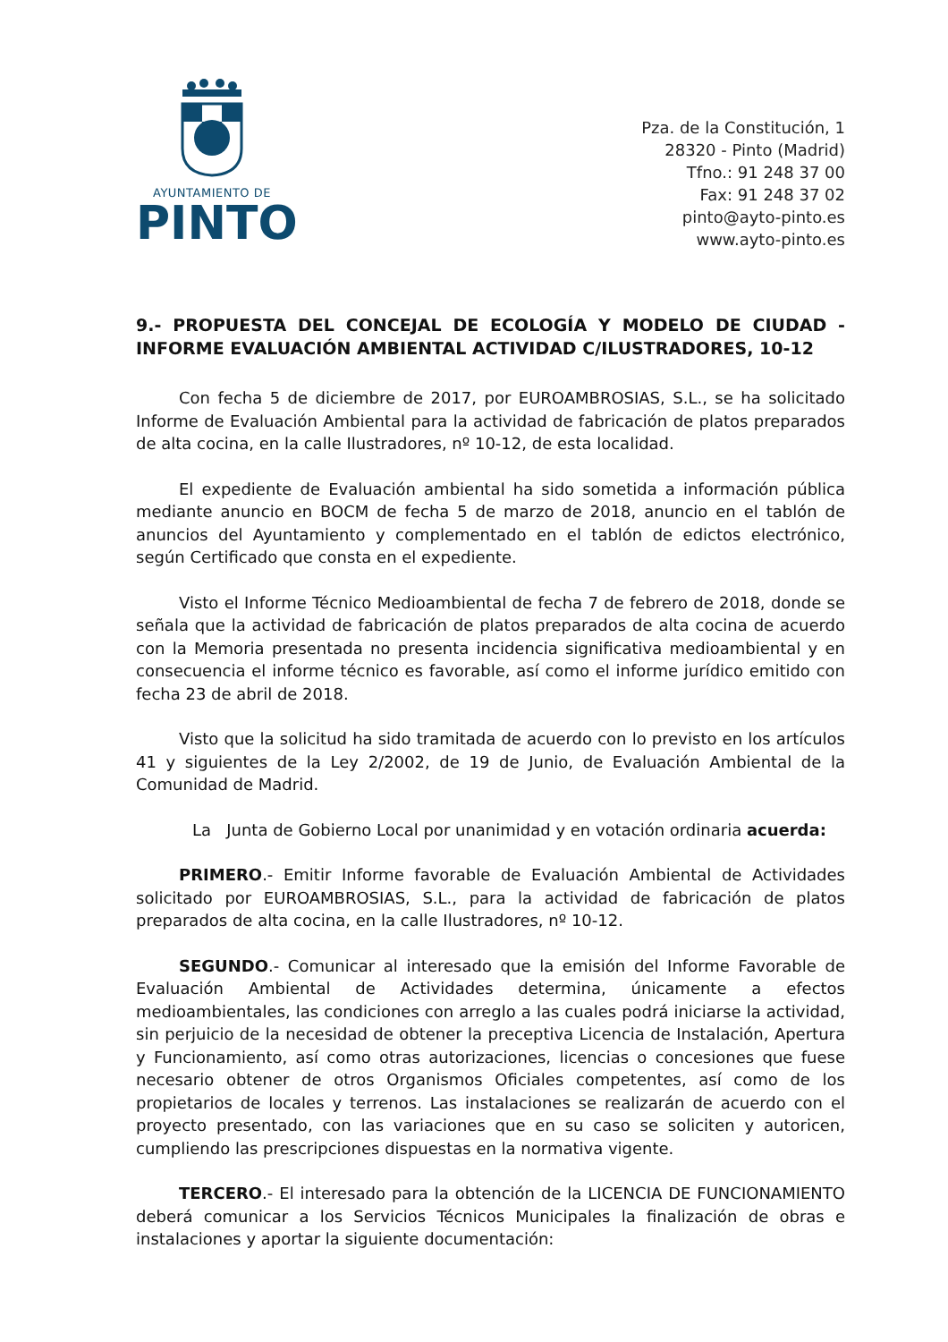AYUNTAMIENTO DE
PINTO
Pza. de la Constitución, 1
28320 - Pinto (Madrid)
Tfno.: 91 248 37 00
Fax: 91 248 37 02
pinto@ayto-pinto.es
www.ayto-pinto.es
9.- PROPUESTA DEL CONCEJAL DE ECOLOGÍA Y MODELO DE CIUDAD - INFORME EVALUACIÓN AMBIENTAL ACTIVIDAD C/ILUSTRADORES, 10-12
Con fecha 5 de diciembre de 2017, por EUROAMBROSIAS, S.L., se ha solicitado Informe de Evaluación Ambiental para la actividad de fabricación de platos preparados de alta cocina, en la calle Ilustradores, nº 10-12, de esta localidad.
El expediente de Evaluación ambiental ha sido sometida a información pública mediante anuncio en BOCM de fecha 5 de marzo de 2018, anuncio en el tablón de anuncios del Ayuntamiento y complementado en el tablón de edictos electrónico, según Certificado que consta en el expediente.
Visto el Informe Técnico Medioambiental de fecha 7 de febrero de 2018, donde se señala que la actividad de fabricación de platos preparados de alta cocina de acuerdo con la Memoria presentada no presenta incidencia significativa medioambiental y en consecuencia el informe técnico es favorable, así como el informe jurídico emitido con fecha 23 de abril de 2018.
Visto que la solicitud ha sido tramitada de acuerdo con lo previsto en los artículos 41 y siguientes de la Ley 2/2002, de 19 de Junio, de Evaluación Ambiental de la Comunidad de Madrid.
La Junta de Gobierno Local por unanimidad y en votación ordinaria acuerda:
PRIMERO.- Emitir Informe favorable de Evaluación Ambiental de Actividades solicitado por EUROAMBROSIAS, S.L., para la actividad de fabricación de platos preparados de alta cocina, en la calle Ilustradores, nº 10-12.
SEGUNDO.- Comunicar al interesado que la emisión del Informe Favorable de Evaluación Ambiental de Actividades determina, únicamente a efectos medioambientales, las condiciones con arreglo a las cuales podrá iniciarse la actividad, sin perjuicio de la necesidad de obtener la preceptiva Licencia de Instalación, Apertura y Funcionamiento, así como otras autorizaciones, licencias o concesiones que fuese necesario obtener de otros Organismos Oficiales competentes, así como de los propietarios de locales y terrenos. Las instalaciones se realizarán de acuerdo con el proyecto presentado, con las variaciones que en su caso se soliciten y autoricen, cumpliendo las prescripciones dispuestas en la normativa vigente.
TERCERO.- El interesado para la obtención de la LICENCIA DE FUNCIONAMIENTO deberá comunicar a los Servicios Técnicos Municipales la finalización de obras e instalaciones y aportar la siguiente documentación: